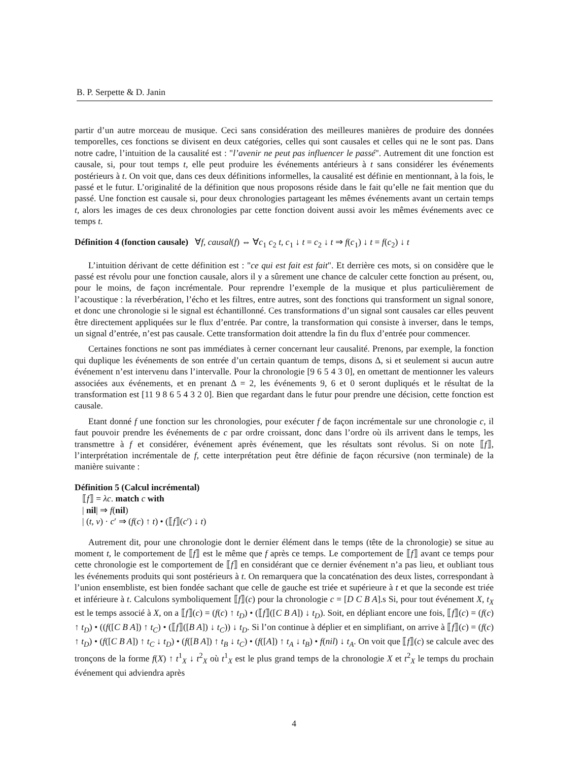B. P. Serpette & D. Janin
partir d’un autre morceau de musique. Ceci sans considération des meilleures manières de produire des données temporelles, ces fonctions se divisent en deux catégories, celles qui sont causales et celles qui ne le sont pas. Dans notre cadre, l’intuition de la causalité est : "l’avenir ne peut pas influencer le passé". Autrement dit une fonction est causale, si, pour tout temps t, elle peut produire les événements antérieurs à t sans considérer les événements postérieurs à t. On voit que, dans ces deux définitions informelles, la causalité est définie en mentionnant, à la fois, le passé et le futur. L’originalité de la définition que nous proposons réside dans le fait qu’elle ne fait mention que du passé. Une fonction est causale si, pour deux chronologies partageant les mêmes événements avant un certain temps t, alors les images de ces deux chronologies par cette fonction doivent aussi avoir les mêmes événements avec ce temps t.
Définition 4 (fonction causale) ∀f, causal(f) ⇔ ∀c<sub>1</sub> c<sub>2</sub> t, c<sub>1</sub> ↓ t = c<sub>2</sub> ↓ t ⇒ f(c<sub>1</sub>) ↓ t = f(c<sub>2</sub>) ↓ t
L’intuition dérivant de cette définition est : "ce qui est fait est fait". Et derrière ces mots, si on considère que le passé est révolu pour une fonction causale, alors il y a sûrement une chance de calculer cette fonction au présent, ou, pour le moins, de façon incrémentale. Pour reprendre l’exemple de la musique et plus particulièrement de l’acoustique : la réverbération, l’écho et les filtres, entre autres, sont des fonctions qui transforment un signal sonore, et donc une chronologie si le signal est échantillonné. Ces transformations d’un signal sont causales car elles peuvent être directement appliquées sur le flux d’entrée. Par contre, la transformation qui consiste à inverser, dans le temps, un signal d’entrée, n’est pas causale. Cette transformation doit attendre la fin du flux d’entrée pour commencer.
Certaines fonctions ne sont pas immédiates à cerner concernant leur causalité. Prenons, par exemple, la fonction qui duplique les événements de son entrée d’un certain quantum de temps, disons Δ, si et seulement si aucun autre événement n’est intervenu dans l’intervalle. Pour la chronologie [9 6 5 4 3 0], en omettant de mentionner les valeurs associées aux événements, et en prenant Δ = 2, les événements 9, 6 et 0 seront dupliqués et le résultat de la transformation est [11 9 8 6 5 4 3 2 0]. Bien que regardant dans le futur pour prendre une décision, cette fonction est causale.
Etant donné f une fonction sur les chronologies, pour exécuter f de façon incrémentale sur une chronologie c, il faut pouvoir prendre les événements de c par ordre croissant, donc dans l’ordre où ils arrivent dans le temps, les transmettre à f et considérer, événement après événement, que les résultats sont révolus. Si on note ⟦f⟧, l’interprétation incrémentale de f, cette interprétation peut être définie de façon récursive (non terminale) de la manière suivante :
Définition 5 (Calcul incrémental)
⟦f⟧ = λc. match c with
| nil| ⇒ f(nil)
| (t, v) · c′ ⇒ (f(c) ↑ t) • (⟦f⟧(c′) ↓ t)
Autrement dit, pour une chronologie dont le dernier élément dans le temps (tête de la chronologie) se situe au moment t, le comportement de ⟦f⟧ est le même que f après ce temps. Le comportement de ⟦f⟧ avant ce temps pour cette chronologie est le comportement de ⟦f⟧ en considérant que ce dernier événement n’a pas lieu, et oubliant tous les événements produits qui sont postérieurs à t. On remarquera que la concaténation des deux listes, correspondant à l’union ensembliste, est bien fondée sachant que celle de gauche est triée et supérieure à t et que la seconde est triée et inférieure à t. Calculons symboliquement ⟦f⟧(c) pour la chronologie c = [D C B A].s Si, pour tout événement X, t<sub>X</sub> est le temps associé à X, on a ⟦f⟧(c) = (f(c) ↑ t<sub>D</sub>) • (⟦f⟧([C B A]) ↓ t<sub>D</sub>). Soit, en dépliant encore une fois, ⟦f⟧(c) = (f(c) ↑ t<sub>D</sub>) • ((f([C B A]) ↑ t<sub>C</sub>) • (⟦f⟧([B A]) ↓ t<sub>C</sub>)) ↓ t<sub>D</sub>. Si l’on continue à déplier et en simplifiant, on arrive à ⟦f⟧(c) = (f(c) ↑ t<sub>D</sub>) • (f([C B A]) ↑ t<sub>C</sub> ↓ t<sub>D</sub>) • (f([B A]) ↑ t<sub>B</sub> ↓ t<sub>C</sub>) • (f([A]) ↑ t<sub>A</sub> ↓ t<sub>B</sub>) • f(nil) ↓ t<sub>A</sub>. On voit que ⟦f⟧(c) se calcule avec des tronçons de la forme f(X) ↑ t<sup>1</sup><sub>X</sub> ↓ t<sup>2</sup><sub>X</sub> où t<sup>1</sup><sub>X</sub> est le plus grand temps de la chronologie X et t<sup>2</sup><sub>X</sub> le temps du prochain événement qui adviendra après
4